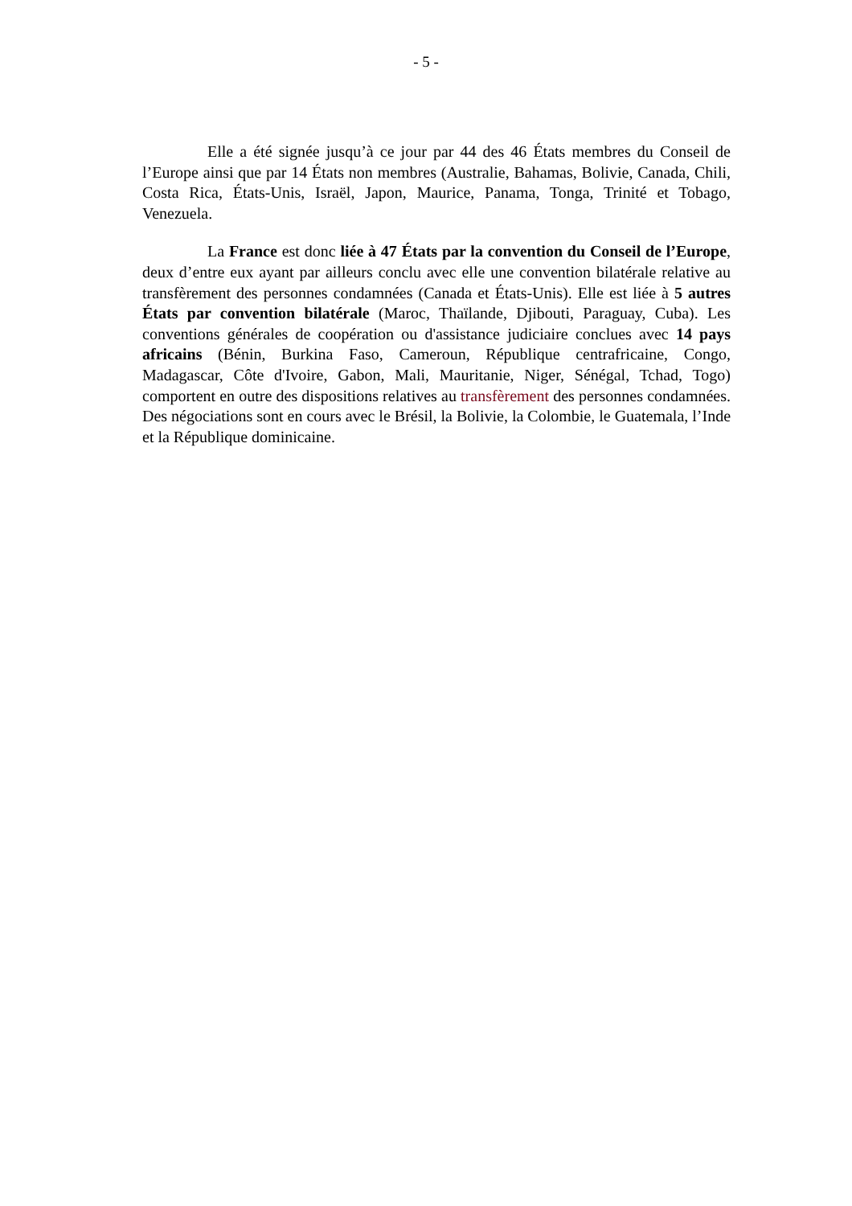- 5 -
Elle a été signée jusqu’à ce jour par 44 des 46 États membres du Conseil de l’Europe ainsi que par 14 États non membres (Australie, Bahamas, Bolivie, Canada, Chili, Costa Rica, États-Unis, Israël, Japon, Maurice, Panama, Tonga, Trinité et Tobago, Venezuela.
La France est donc liée à 47 États par la convention du Conseil de l’Europe, deux d’entre eux ayant par ailleurs conclu avec elle une convention bilatérale relative au transfèrement des personnes condamnées (Canada et États-Unis). Elle est liée à 5 autres États par convention bilatérale (Maroc, Thaïlande, Djibouti, Paraguay, Cuba). Les conventions générales de coopération ou d'assistance judiciaire conclues avec 14 pays africains (Bénin, Burkina Faso, Cameroun, République centrafricaine, Congo, Madagascar, Côte d'Ivoire, Gabon, Mali, Mauritanie, Niger, Sénégal, Tchad, Togo) comportent en outre des dispositions relatives au transfèrement des personnes condamnées. Des négociations sont en cours avec le Brésil, la Bolivie, la Colombie, le Guatemala, l’Inde et la République dominicaine.